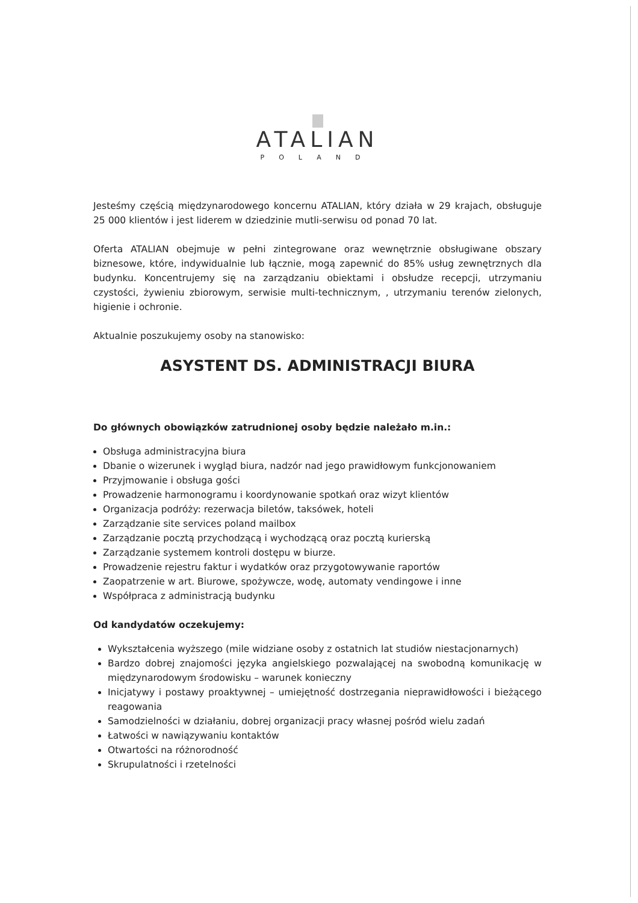ATALIAN
POLAND
Jesteśmy częścią międzynarodowego koncernu ATALIAN, który działa w 29 krajach, obsługuje 25 000 klientów i jest liderem w dziedzinie mutli-serwisu od ponad 70 lat.
Oferta ATALIAN obejmuje w pełni zintegrowane oraz wewnętrznie obsługiwane obszary biznesowe, które, indywidualnie lub łącznie, mogą zapewnić do 85% usług zewnętrznych dla budynku. Koncentrujemy się na zarządzaniu obiektami i obsłudze recepcji, utrzymaniu czystości, żywieniu zbiorowym, serwisie multi-technicznym, , utrzymaniu terenów zielonych, higienie i ochronie.
Aktualnie poszukujemy osoby na stanowisko:
ASYSTENT DS. ADMINISTRACJI BIURA
Do głównych obowiązków zatrudnionej osoby będzie należało m.in.:
Obsługa administracyjna biura
Dbanie o wizerunek i wygląd biura, nadzór nad jego prawidłowym funkcjonowaniem
Przyjmowanie i obsługa gości
Prowadzenie harmonogramu i koordynowanie spotkań oraz wizyt klientów
Organizacja podróży: rezerwacja biletów, taksówek, hoteli
Zarządzanie site services poland mailbox
Zarządzanie pocztą przychodzącą i wychodzącą oraz pocztą kurierską
Zarządzanie systemem kontroli dostępu w biurze.
Prowadzenie rejestru faktur i wydatków oraz przygotowywanie raportów
Zaopatrzenie w art. Biurowe, spożywcze, wodę, automaty vendingowe i inne
Współpraca z administracją budynku
Od kandydatów oczekujemy:
Wykształcenia wyższego (mile widziane osoby z ostatnich lat studiów niestacjonarnych)
Bardzo dobrej znajomości języka angielskiego pozwalającej na swobodną komunikację w międzynarodowym środowisku – warunek konieczny
Inicjatywy i postawy proaktywnej – umiejętność dostrzegania nieprawidłowości i bieżącego reagowania
Samodzielności w działaniu, dobrej organizacji pracy własnej pośród wielu zadań
Łatwości w nawiązywaniu kontaktów
Otwartości na różnorodność
Skrupulatności i rzetelności